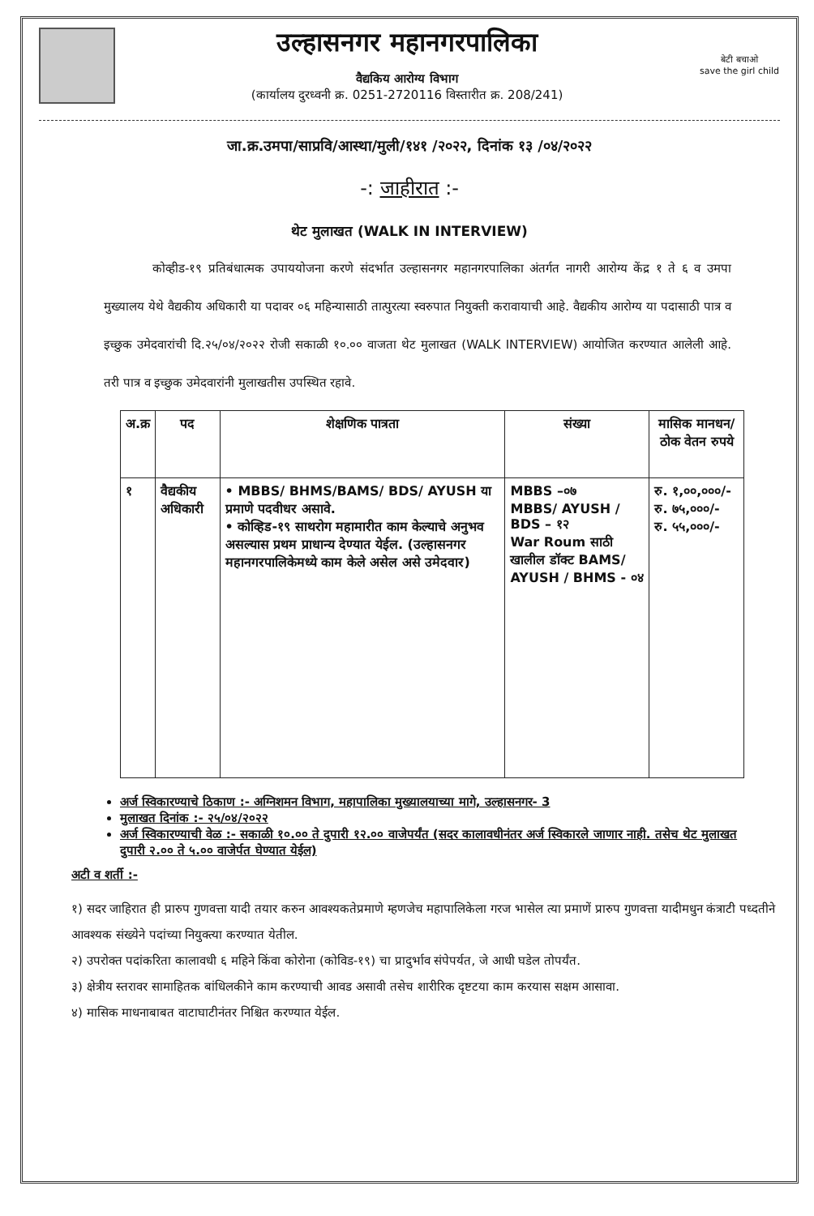उल्हासनगर महानगरपालिका
वैद्यकिय आरोग्य विभाग
(कार्यालय दुरध्वनी क्र. 0251-2720116 विस्तारीत क्र. 208/241)
बेटी बचाओ
save the girl child
जा.क्र.उमपा/साप्रवि/आस्था/मुली/१४१ /२०२२, दिनांक १३ /०४/२०२२
-: जाहीरात :-
थेट मुलाखत (WALK IN INTERVIEW)
कोव्हीड-१९ प्रतिबंधात्मक उपाययोजना करणे संदर्भात उल्हासनगर महानगरपालिका अंतर्गत नागरी आरोग्य केंद्र १ ते ६ व उमपा मुख्यालय येथे वैद्यकीय अधिकारी या पदावर ०६ महिन्यासाठी तात्पुरत्या स्वरुपात नियुक्ती करावायाची आहे. वैद्यकीय आरोग्य या पदासाठी पात्र व इच्छुक उमेदवारांची दि.२५/०४/२०२२ रोजी सकाळी १०.०० वाजता थेट मुलाखत (WALK INTERVIEW) आयोजित करण्यात आलेली आहे. तरी पात्र व इच्छुक उमेदवारांनी मुलाखतीस उपस्थित रहावे.
| अ.क्र | पद | शेक्षणिक पात्रता | संख्या | मासिक मानधन/ठोक वेतन रुपये |
| --- | --- | --- | --- | --- |
| १ | वैद्यकीय अधिकारी | • MBBS/ BHMS/BAMS/ BDS/ AYUSH या प्रमाणे पदवीधर असावे. • कोव्हिड-१९ साथरोग महामारीत काम केल्याचे अनुभव असल्यास प्रथम प्राधान्य देण्यात येईल. (उल्हासनगर महानगरपालिकेमध्ये काम केले असेल असे उमेदवार) | MBBS –०७ MBBS/ AYUSH / BDS – १२ War Roum साठी खालील डॉक्ट BAMS/ AYUSH / BHMS - ०४ | रु. १,००,०००/- रु. ७५,०००/- रु. ५५,०००/- |
अर्ज स्विकारण्याचे ठिकाण :- अग्निशमन विभाग, महापालिका मुख्यालयाच्या मागे, उल्हासनगर- 3
मुलाखत दिनांक :- २५/०४/२०२२
अर्ज स्विकारण्याची वेळ :- सकाळी १०.०० ते दुपारी १२.०० वाजेपर्यंत (सदर कालावधीनंतर अर्ज स्विकारले जाणार नाही. तसेच थेट मुलाखत दुपारी २.०० ते ५.०० वाजेर्पत घेण्यात येईल)
अटी व शर्ती :-
१) सदर जाहिरात ही प्रारुप गुणवत्ता यादी तयार करुन आवश्यकतेप्रमाणे म्हणजेच महापालिकेला गरज भासेल त्या प्रमाणें प्रारुप गुणवत्ता यादीमधुन कंत्राटी पध्दतीने आवश्यक संख्येने पदांच्या नियुक्त्या करण्यात येतील.
२) उपरोक्त पदांकरिता कालावधी ६ महिने किंवा कोरोना (कोविड-१९) चा प्रादुर्भाव संपेपर्यत, जे आधी घडेल तोपर्यंत.
३) क्षेत्रीय स्तरावर सामाहितक बांधिलकीने काम करण्याची आवड असावी तसेच शारीरिक दृष्टटया काम करयास सक्षम आसावा.
४) मासिक माधनाबाबत वाटाघाटीनंतर निश्चित करण्यात येईल.